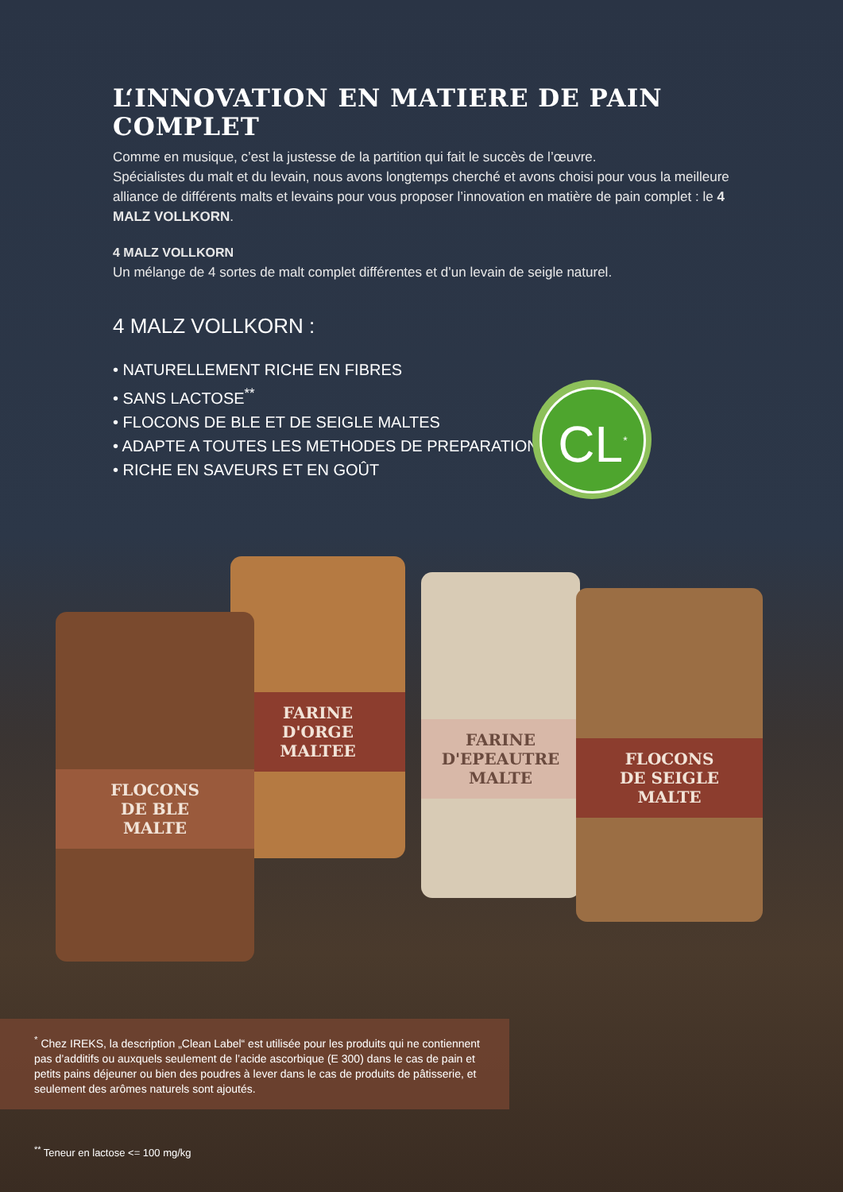L‘INNOVATION EN MATIERE DE PAIN COMPLET
Comme en musique, c’est la justesse de la partition qui fait le succès de l’œuvre.
Spécialistes du malt et du levain, nous avons longtemps cherché et avons choisi pour vous la meilleure alliance de différents malts et levains pour vous proposer l’innovation en matière de pain complet : le 4 MALZ VOLLKORN.
4 MALZ VOLLKORN
Un mélange de 4 sortes de malt complet différentes et d’un levain de seigle naturel.
4 MALZ VOLLKORN :
• NATURELLEMENT RICHE EN FIBRES
• SANS LACTOSE<sup>**</sup>
• FLOCONS DE BLE ET DE SEIGLE MALTES
• ADAPTE A TOUTES LES METHODES DE PREPARATION
• RICHE EN SAVEURS ET EN GOÛT
CL<sup>*</sup>
FARINE
D'ORGE
MALTEE
FARINE
D'EPEAUTRE
MALTE
FLOCONS
DE SEIGLE
MALTE
FLOCONS
DE BLE
MALTE
<sup>*</sup> Chez IREKS, la description „Clean Label“ est utilisée pour les produits qui ne contiennent pas d’additifs ou auxquels seulement de l’acide ascorbique (E 300) dans le cas de pain et petits pains déjeuner ou bien des poudres à lever dans le cas de produits de pâtisserie, et seulement des arômes naturels sont ajoutés.
<sup>**</sup> Teneur en lactose <= 100 mg/kg